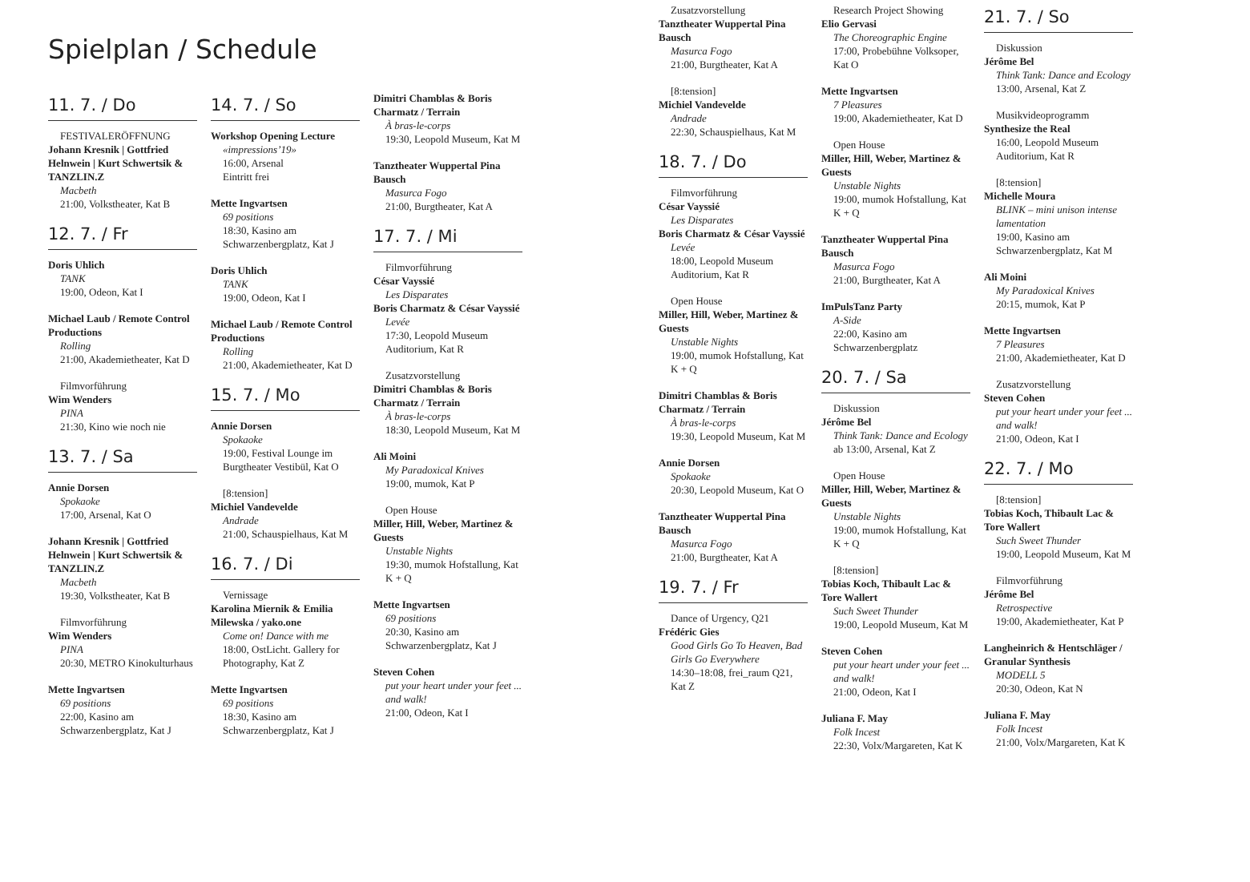Spielplan / Schedule
11. 7. / Do
FESTIVALERÖFFNUNG
Johann Kresnik | Gottfried Helnwein | Kurt Schwertsik & TANZLIN.Z
Macbeth
21:00, Volkstheater, Kat B
12. 7. / Fr
Doris Uhlich
TANK
19:00, Odeon, Kat I
Michael Laub / Remote Control Productions
Rolling
21:00, Akademietheater, Kat D
Filmvorführung
Wim Wenders
PINA
21:30, Kino wie noch nie
13. 7. / Sa
Annie Dorsen
Spokaoke
17:00, Arsenal, Kat O
Johann Kresnik | Gottfried Helnwein | Kurt Schwertsik & TANZLIN.Z
Macbeth
19:30, Volkstheater, Kat B
Filmvorführung
Wim Wenders
PINA
20:30, METRO Kinokulturhaus
Mette Ingvartsen
69 positions
22:00, Kasino am Schwarzenbergplatz, Kat J
14. 7. / So
Workshop Opening Lecture
«impressions’19»
16:00, Arsenal
Eintritt frei
Mette Ingvartsen
69 positions
18:30, Kasino am Schwarzenbergplatz, Kat J
Doris Uhlich
TANK
19:00, Odeon, Kat I
Michael Laub / Remote Control Productions
Rolling
21:00, Akademietheater, Kat D
15. 7. / Mo
Annie Dorsen
Spokaoke
19:00, Festival Lounge im Burgtheater Vestibül, Kat O
[8:tension]
Michiel Vandevelde
Andrade
21:00, Schauspielhaus, Kat M
16. 7. / Di
Vernissage
Karolina Miernik & Emilia Milewska / yako.one
Come on! Dance with me
18:00, OstLicht. Gallery for Photography, Kat Z
Mette Ingvartsen
69 positions
18:30, Kasino am Schwarzenbergplatz, Kat J
Dimitri Chamblas & Boris Charmatz / Terrain
À bras-le-corps
19:30, Leopold Museum, Kat M
Tanztheater Wuppertal Pina Bausch
Masurca Fogo
21:00, Burgtheater, Kat A
17. 7. / Mi
Filmvorführung
César Vayssié
Les Disparates
Boris Charmatz & César Vayssié
Levée
17:30, Leopold Museum Auditorium, Kat R
Zusatzvorstellung
Dimitri Chamblas & Boris Charmatz / Terrain
À bras-le-corps
18:30, Leopold Museum, Kat M
Ali Moini
My Paradoxical Knives
19:00, mumok, Kat P
Open House
Miller, Hill, Weber, Martinez & Guests
Unstable Nights
19:30, mumok Hofstallung, Kat K + Q
Mette Ingvartsen
69 positions
20:30, Kasino am Schwarzenbergplatz, Kat J
Steven Cohen
put your heart under your feet ... and walk!
21:00, Odeon, Kat I
Zusatzvorstellung
Tanztheater Wuppertal Pina Bausch
Masurca Fogo
21:00, Burgtheater, Kat A
[8:tension]
Michiel Vandevelde
Andrade
22:30, Schauspielhaus, Kat M
18. 7. / Do
Filmvorführung
César Vayssié
Les Disparates
Boris Charmatz & César Vayssié
Levée
18:00, Leopold Museum Auditorium, Kat R
Open House
Miller, Hill, Weber, Martinez & Guests
Unstable Nights
19:00, mumok Hofstallung, Kat K + Q
Dimitri Chamblas & Boris Charmatz / Terrain
À bras-le-corps
19:30, Leopold Museum, Kat M
Annie Dorsen
Spokaoke
20:30, Leopold Museum, Kat O
Tanztheater Wuppertal Pina Bausch
Masurca Fogo
21:00, Burgtheater, Kat A
19. 7. / Fr
Dance of Urgency, Q21
Frédéric Gies
Good Girls Go To Heaven, Bad Girls Go Everywhere
14:30–18:08, frei_raum Q21, Kat Z
Research Project Showing
Elio Gervasi
The Choreographic Engine
17:00, Probebühne Volksoper, Kat O
Mette Ingvartsen
7 Pleasures
19:00, Akademietheater, Kat D
Open House
Miller, Hill, Weber, Martinez & Guests
Unstable Nights
19:00, mumok Hofstallung, Kat K + Q
Tanztheater Wuppertal Pina Bausch
Masurca Fogo
21:00, Burgtheater, Kat A
ImPulsTanz Party
A-Side
22:00, Kasino am Schwarzenbergplatz
20. 7. / Sa
Diskussion
Jérôme Bel
Think Tank: Dance and Ecology
ab 13:00, Arsenal, Kat Z
Open House
Miller, Hill, Weber, Martinez & Guests
Unstable Nights
19:00, mumok Hofstallung, Kat K + Q
[8:tension]
Tobias Koch, Thibault Lac & Tore Wallert
Such Sweet Thunder
19:00, Leopold Museum, Kat M
Steven Cohen
put your heart under your feet ... and walk!
21:00, Odeon, Kat I
Juliana F. May
Folk Incest
22:30, Volx/Margareten, Kat K
21. 7. / So
Diskussion
Jérôme Bel
Think Tank: Dance and Ecology
13:00, Arsenal, Kat Z
Musikvideoprogramm
Synthesize the Real
16:00, Leopold Museum Auditorium, Kat R
[8:tension]
Michelle Moura
BLINK – mini unison intense lamentation
19:00, Kasino am Schwarzenbergplatz, Kat M
Ali Moini
My Paradoxical Knives
20:15, mumok, Kat P
Mette Ingvartsen
7 Pleasures
21:00, Akademietheater, Kat D
Zusatzvorstellung
Steven Cohen
put your heart under your feet ... and walk!
21:00, Odeon, Kat I
22. 7. / Mo
[8:tension]
Tobias Koch, Thibault Lac & Tore Wallert
Such Sweet Thunder
19:00, Leopold Museum, Kat M
Filmvorführung
Jérôme Bel
Retrospective
19:00, Akademietheater, Kat P
Langheinrich & Hentschläger / Granular Synthesis
MODELL 5
20:30, Odeon, Kat N
Juliana F. May
Folk Incest
21:00, Volx/Margareten, Kat K